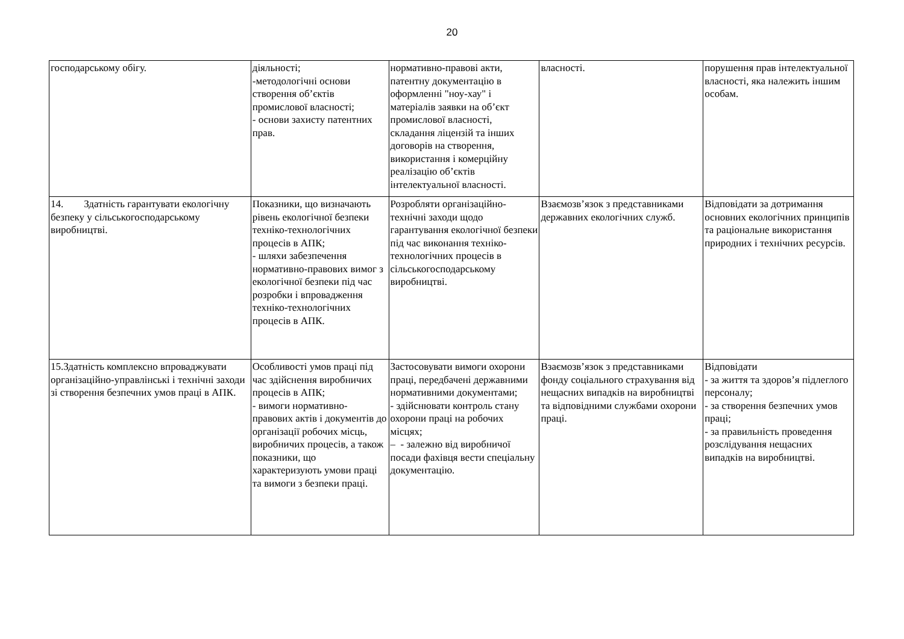20
| господарському обігу. | діяльності; -методологічні основи створення об’єктів промислової власності; - основи захисту патентних прав. | нормативно-правові акти, патентну документацію в оформленні "ноу-хау" і матеріалів заявки на об’єкт промислової власності, складання ліцензій та інших договорів на створення, використання і комерційну реалізацію об’єктів інтелектуальної власності. | власності. | порушення прав інтелектуальної власності, яка належить іншим особам. |
| 14. Здатність гарантувати екологічну безпеку у сільськогосподарському виробництві. | Показники, що визначають рівень екологічної безпеки техніко-технологічних процесів в АПК; - шляхи забезпечення нормативно-правових вимог з екологічної безпеки під час розробки і впровадження техніко-технологічних процесів в АПК. | Розробляти організаційно-технічні заходи щодо гарантування екологічної безпеки під час виконання техніко-технологічних процесів в сільськогосподарському виробництві. | Взаємозв’язок з представниками державних екологічних служб. | Відповідати за дотримання основних екологічних принципів та раціональне використання природних і технічних ресурсів. |
| 15.Здатність комплексно впроваджувати організаційно-управлінські і технічні заходи зі створення безпечних умов праці в АПК. | Особливості умов праці під час здійснення виробничих процесів в АПК; - вимоги нормативно-правових актів і документів до організації робочих місць, виробничих процесів, а також показники, що характеризують умови праці та вимоги з безпеки праці. | Застосовувати вимоги охорони праці, передбачені державними нормативними документами; - здійснювати контроль стану охорони праці на робочих місцях; – - залежно від виробничої посади фахівця вести спеціальну документацію. | Взаємозв’язок з представниками фонду соціального страхування від нещасних випадків на виробництві та відповідними службами охорони праці. | Відповідати - за життя та здоров’я підлеглого персоналу; - за створення безпечних умов праці; - за правильність проведення розслідування нещасних випадків на виробництві. |